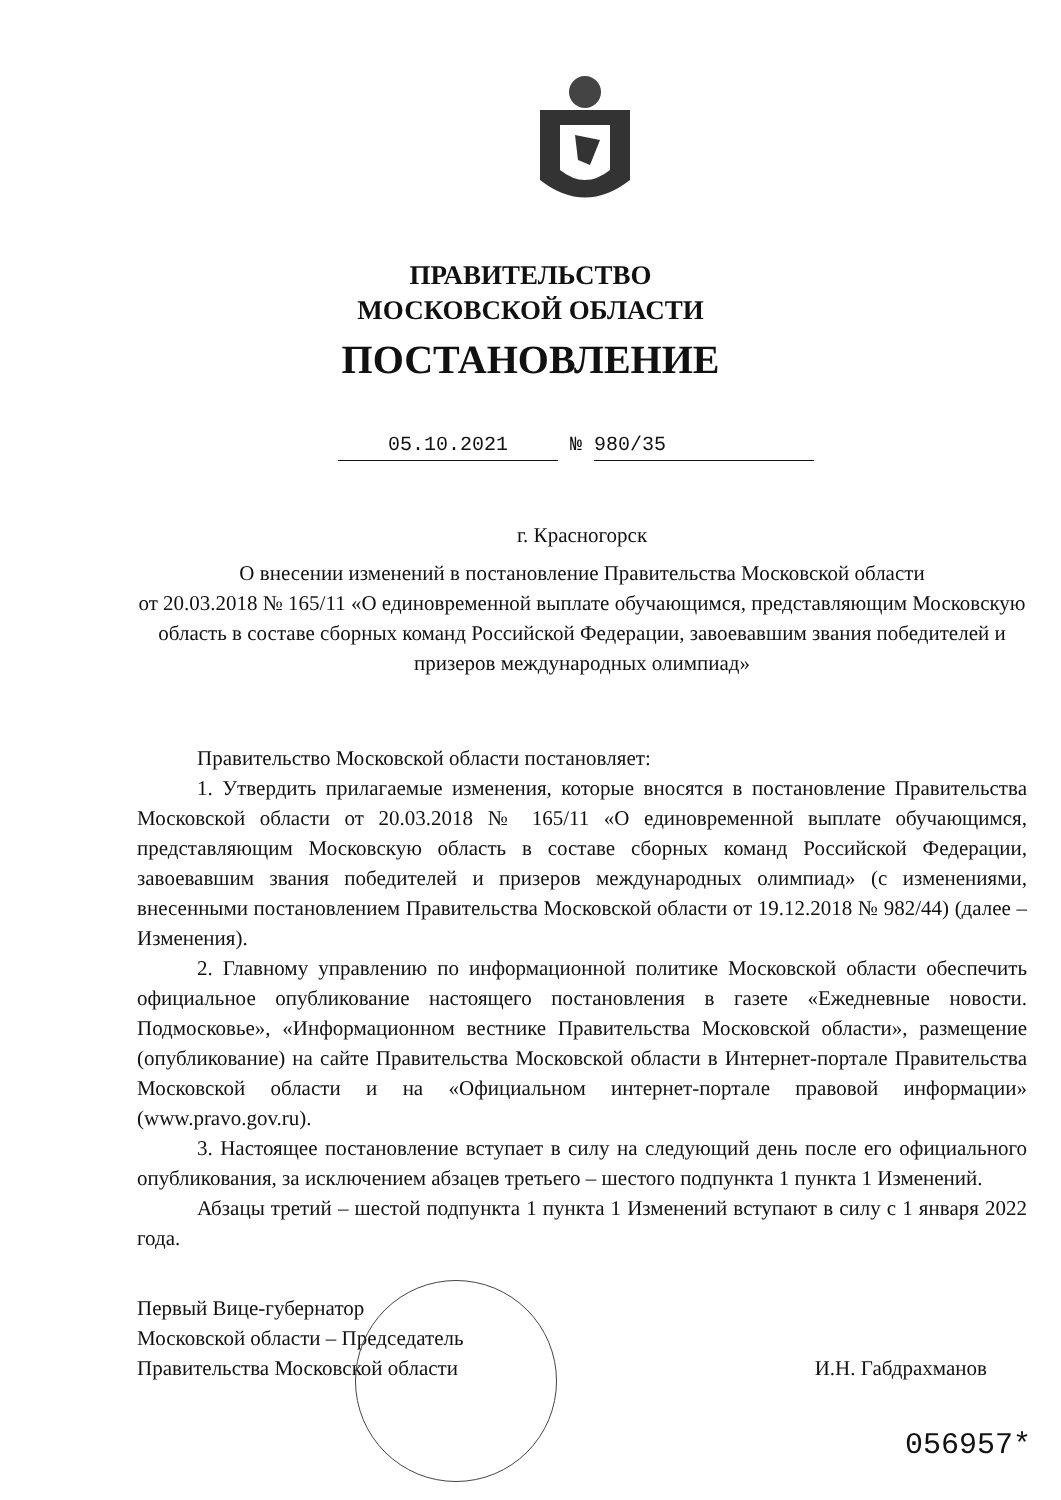ПРАВИТЕЛЬСТВО
МОСКОВСКОЙ ОБЛАСТИ
ПОСТАНОВЛЕНИЕ
05.10.2021 № 980/35
г. Красногорск
О внесении изменений в постановление Правительства Московской области
от 20.03.2018 № 165/11 «О единовременной выплате обучающимся, представляющим Московскую область в составе сборных команд Российской Федерации, завоевавшим звания победителей и призеров международных олимпиад»
Правительство Московской области постановляет:
1. Утвердить прилагаемые изменения, которые вносятся в постановление Правительства Московской области от 20.03.2018 № 165/11 «О единовременной выплате обучающимся, представляющим Московскую область в составе сборных команд Российской Федерации, завоевавшим звания победителей и призеров международных олимпиад» (с изменениями, внесенными постановлением Правительства Московской области от 19.12.2018 № 982/44) (далее – Изменения).
2. Главному управлению по информационной политике Московской области обеспечить официальное опубликование настоящего постановления в газете «Ежедневные новости. Подмосковье», «Информационном вестнике Правительства Московской области», размещение (опубликование) на сайте Правительства Московской области в Интернет-портале Правительства Московской области и на «Официальном интернет-портале правовой информации» (www.pravo.gov.ru).
3. Настоящее постановление вступает в силу на следующий день после его официального опубликования, за исключением абзацев третьего – шестого подпункта 1 пункта 1 Изменений.
Абзацы третий – шестой подпункта 1 пункта 1 Изменений вступают в силу с 1 января 2022 года.
Первый Вице-губернатор
Московской области – Председатель
Правительства Московской области
И.Н. Габдрахманов
056957*